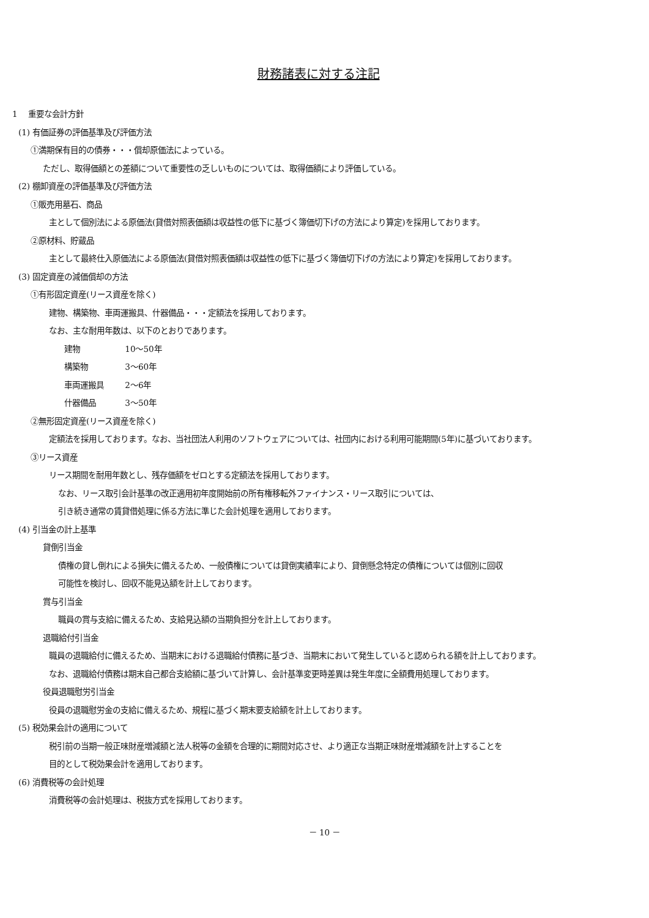財務諸表に対する注記
1　 重要な会計方針
(1) 有価証券の評価基準及び評価方法
①満期保有目的の債券・・・償却原価法によっている。
ただし、取得価額との差額について重要性の乏しいものについては、取得価額により評価している。
(2) 棚卸資産の評価基準及び評価方法
①販売用墓石、商品
主として個別法による原価法(貸借対照表価額は収益性の低下に基づく簿価切下げの方法により算定)を採用しております。
②原材料、貯蔵品
主として最終仕入原価法による原価法(貸借対照表価額は収益性の低下に基づく簿価切下げの方法により算定)を採用しております。
(3) 固定資産の減価償却の方法
①有形固定資産(リース資産を除く)
建物、構築物、車両運搬具、什器備品・・・定額法を採用しております。
なお、主な耐用年数は、以下のとおりであります。
建物 10～50年
構築物 3～60年
車両運搬具 2～6年
什器備品 3～50年
②無形固定資産(リース資産を除く)
定額法を採用しております。なお、当社団法人利用のソフトウェアについては、社団内における利用可能期間(5年)に基づいております。
③リース資産
リース期間を耐用年数とし、残存価額をゼロとする定額法を採用しております。
なお、リース取引会計基準の改正適用初年度開始前の所有権移転外ファイナンス・リース取引については、
引き続き通常の賃貸借処理に係る方法に準じた会計処理を適用しております。
(4) 引当金の計上基準
貸倒引当金
債権の貸し倒れによる損失に備えるため、一般債権については貸倒実績率により、貸倒懸念特定の債権については個別に回収
可能性を検討し、回収不能見込額を計上しております。
賞与引当金
職員の賞与支給に備えるため、支給見込額の当期負担分を計上しております。
退職給付引当金
職員の退職給付に備えるため、当期末における退職給付債務に基づき、当期末において発生していると認められる額を計上しております。
なお、退職給付債務は期末自己都合支給額に基づいて計算し、会計基準変更時差異は発生年度に全額費用処理しております。
役員退職慰労引当金
役員の退職慰労金の支給に備えるため、規程に基づく期末要支給額を計上しております。
(5) 税効果会計の適用について
税引前の当期一般正味財産増減額と法人税等の金額を合理的に期間対応させ、より適正な当期正味財産増減額を計上することを
目的として税効果会計を適用しております。
(6) 消費税等の会計処理
消費税等の会計処理は、税抜方式を採用しております。
－ 10 －